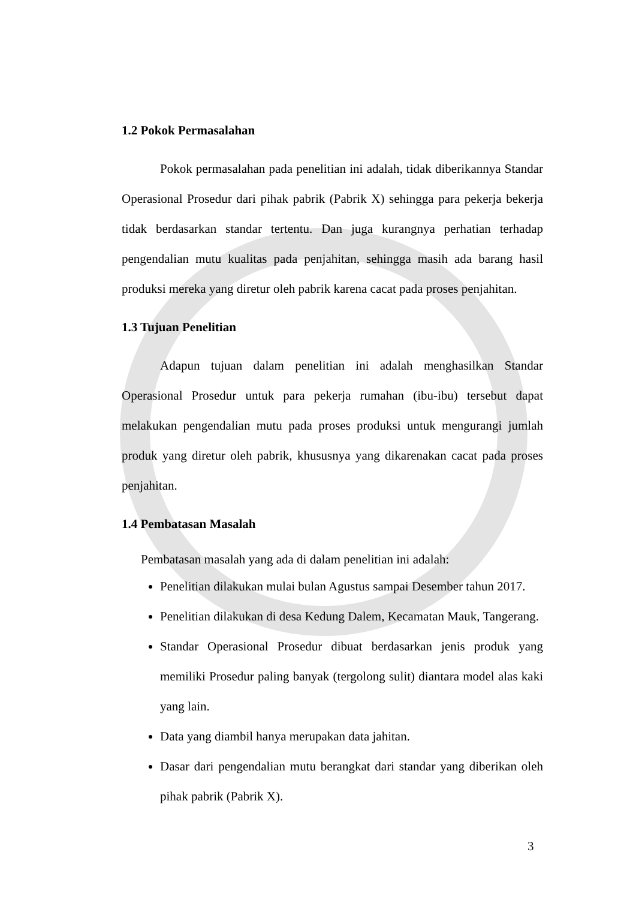1.2 Pokok Permasalahan
Pokok permasalahan pada penelitian ini adalah, tidak diberikannya Standar Operasional Prosedur dari pihak pabrik (Pabrik X) sehingga para pekerja bekerja tidak berdasarkan standar tertentu. Dan juga kurangnya perhatian terhadap pengendalian mutu kualitas pada penjahitan, sehingga masih ada barang hasil produksi mereka yang diretur oleh pabrik karena cacat pada proses penjahitan.
1.3 Tujuan Penelitian
Adapun tujuan dalam penelitian ini adalah menghasilkan Standar Operasional Prosedur untuk para pekerja rumahan (ibu-ibu) tersebut dapat melakukan pengendalian mutu pada proses produksi untuk mengurangi jumlah produk yang diretur oleh pabrik, khususnya yang dikarenakan cacat pada proses penjahitan.
1.4 Pembatasan Masalah
Pembatasan masalah yang ada di dalam penelitian ini adalah:
Penelitian dilakukan mulai bulan Agustus sampai Desember tahun 2017.
Penelitian dilakukan di desa Kedung Dalem, Kecamatan Mauk, Tangerang.
Standar Operasional Prosedur dibuat berdasarkan jenis produk yang memiliki Prosedur paling banyak (tergolong sulit) diantara model alas kaki yang lain.
Data yang diambil hanya merupakan data jahitan.
Dasar dari pengendalian mutu berangkat dari standar yang diberikan oleh pihak pabrik (Pabrik X).
3